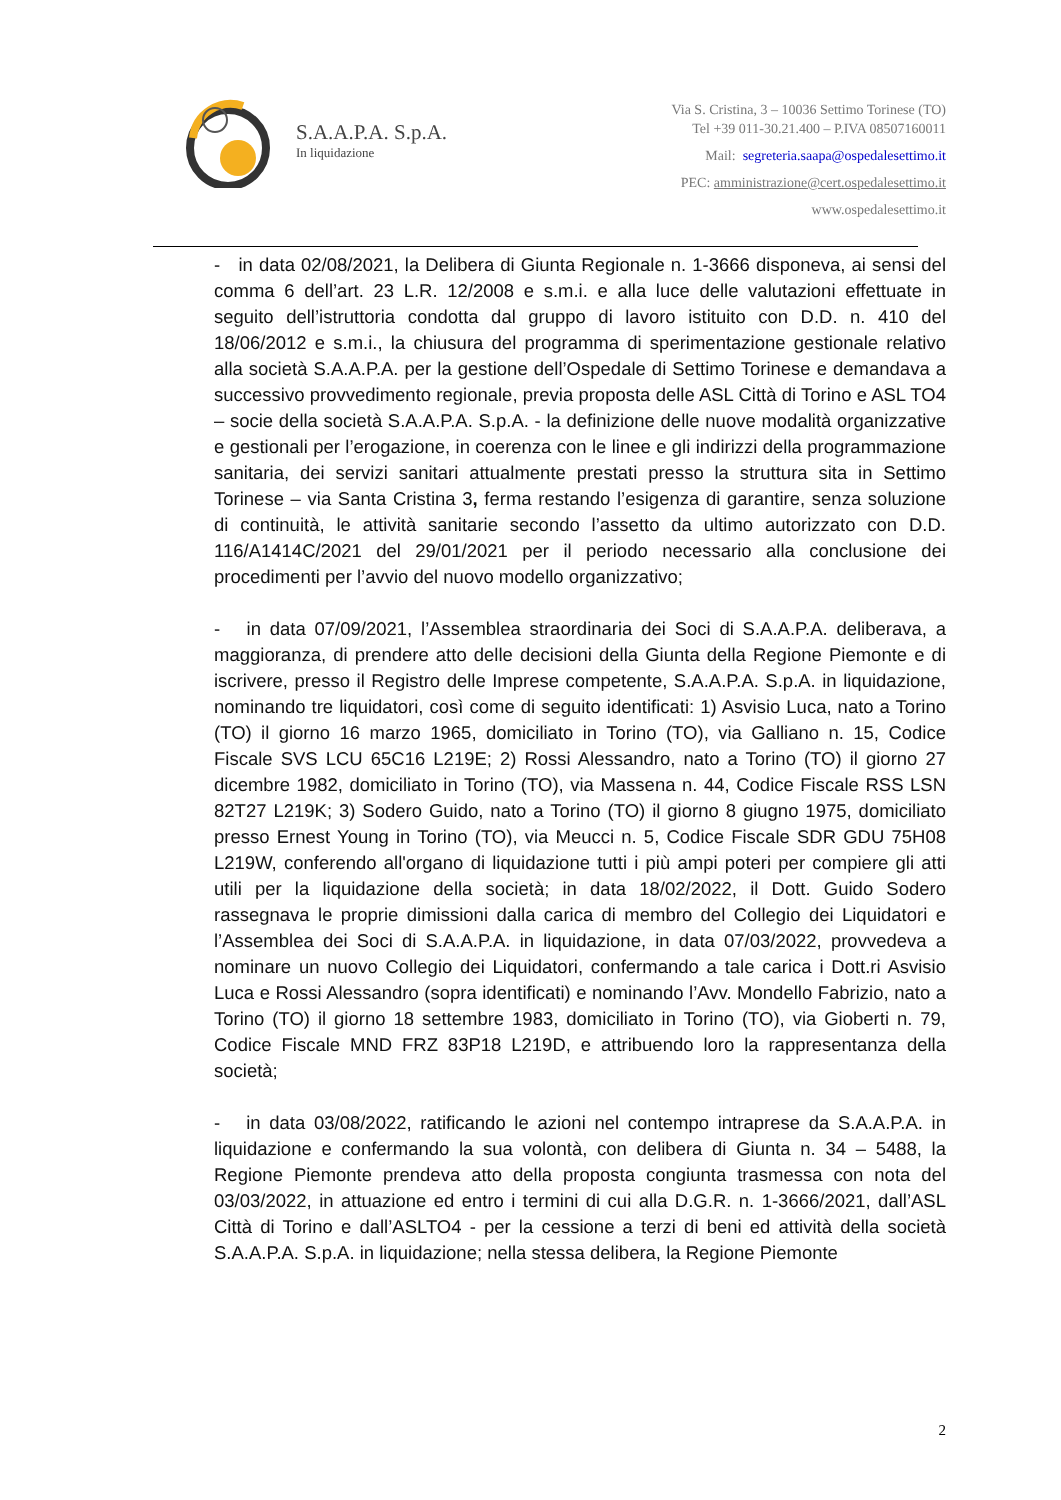S.A.A.P.A. S.p.A.
In liquidazione
Via S. Cristina, 3 – 10036 Settimo Torinese (TO)
Tel +39 011-30.21.400 – P.IVA 08507160011
Mail: segreteria.saapa@ospedalesettimo.it
PEC: amministrazione@cert.ospedalesettimo.it
www.ospedalesettimo.it
- in data 02/08/2021, la Delibera di Giunta Regionale n. 1-3666 disponeva, ai sensi del comma 6 dell’art. 23 L.R. 12/2008 e s.m.i. e alla luce delle valutazioni effettuate in seguito dell’istruttoria condotta dal gruppo di lavoro istituito con D.D. n. 410 del 18/06/2012 e s.m.i., la chiusura del programma di sperimentazione gestionale relativo alla società S.A.A.P.A. per la gestione dell’Ospedale di Settimo Torinese e demandava a successivo provvedimento regionale, previa proposta delle ASL Città di Torino e ASL TO4 – socie della società S.A.A.P.A. S.p.A. - la definizione delle nuove modalità organizzative e gestionali per l’erogazione, in coerenza con le linee e gli indirizzi della programmazione sanitaria, dei servizi sanitari attualmente prestati presso la struttura sita in Settimo Torinese – via Santa Cristina 3, ferma restando l’esigenza di garantire, senza soluzione di continuità, le attività sanitarie secondo l’assetto da ultimo autorizzato con D.D. 116/A1414C/2021 del 29/01/2021 per il periodo necessario alla conclusione dei procedimenti per l’avvio del nuovo modello organizzativo;
- in data 07/09/2021, l’Assemblea straordinaria dei Soci di S.A.A.P.A. deliberava, a maggioranza, di prendere atto delle decisioni della Giunta della Regione Piemonte e di iscrivere, presso il Registro delle Imprese competente, S.A.A.P.A. S.p.A. in liquidazione, nominando tre liquidatori, così come di seguito identificati: 1) Asvisio Luca, nato a Torino (TO) il giorno 16 marzo 1965, domiciliato in Torino (TO), via Galliano n. 15, Codice Fiscale SVS LCU 65C16 L219E; 2) Rossi Alessandro, nato a Torino (TO) il giorno 27 dicembre 1982, domiciliato in Torino (TO), via Massena n. 44, Codice Fiscale RSS LSN 82T27 L219K; 3) Sodero Guido, nato a Torino (TO) il giorno 8 giugno 1975, domiciliato presso Ernest Young in Torino (TO), via Meucci n. 5, Codice Fiscale SDR GDU 75H08 L219W, conferendo all'organo di liquidazione tutti i più ampi poteri per compiere gli atti utili per la liquidazione della società; in data 18/02/2022, il Dott. Guido Sodero rassegnava le proprie dimissioni dalla carica di membro del Collegio dei Liquidatori e l’Assemblea dei Soci di S.A.A.P.A. in liquidazione, in data 07/03/2022, provvedeva a nominare un nuovo Collegio dei Liquidatori, confermando a tale carica i Dott.ri Asvisio Luca e Rossi Alessandro (sopra identificati) e nominando l’Avv. Mondello Fabrizio, nato a Torino (TO) il giorno 18 settembre 1983, domiciliato in Torino (TO), via Gioberti n. 79, Codice Fiscale MND FRZ 83P18 L219D, e attribuendo loro la rappresentanza della società;
- in data 03/08/2022, ratificando le azioni nel contempo intraprese da S.A.A.P.A. in liquidazione e confermando la sua volontà, con delibera di Giunta n. 34 – 5488, la Regione Piemonte prendeva atto della proposta congiunta trasmessa con nota del 03/03/2022, in attuazione ed entro i termini di cui alla D.G.R. n. 1-3666/2021, dall’ASL Città di Torino e dall’ASLTO4 - per la cessione a terzi di beni ed attività della società S.A.A.P.A. S.p.A. in liquidazione; nella stessa delibera, la Regione Piemonte
2